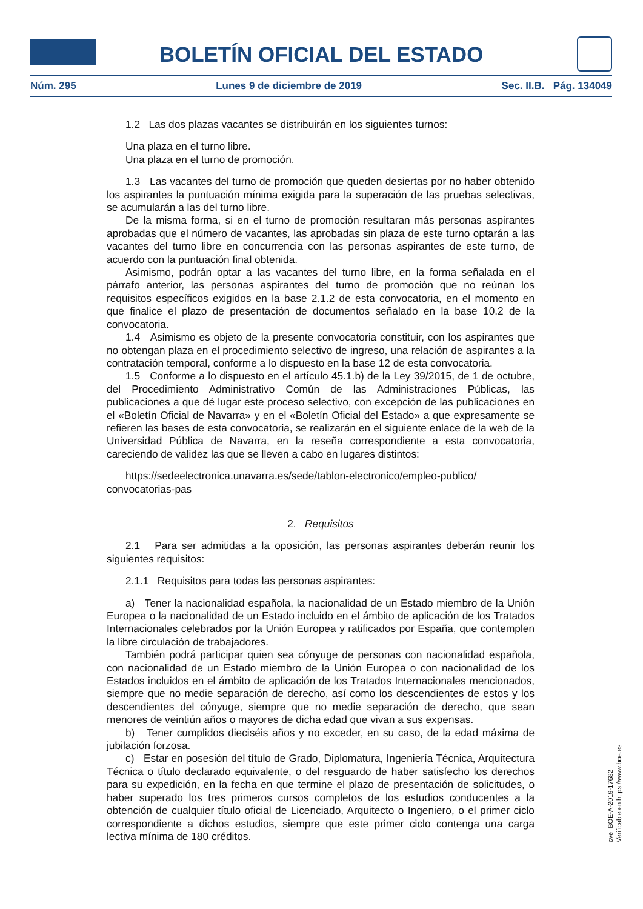BOLETÍN OFICIAL DEL ESTADO
Núm. 295 Lunes 9 de diciembre de 2019 Sec. II.B. Pág. 134049
1.2 Las dos plazas vacantes se distribuirán en los siguientes turnos:
Una plaza en el turno libre.
Una plaza en el turno de promoción.
1.3 Las vacantes del turno de promoción que queden desiertas por no haber obtenido los aspirantes la puntuación mínima exigida para la superación de las pruebas selectivas, se acumularán a las del turno libre.
De la misma forma, si en el turno de promoción resultaran más personas aspirantes aprobadas que el número de vacantes, las aprobadas sin plaza de este turno optarán a las vacantes del turno libre en concurrencia con las personas aspirantes de este turno, de acuerdo con la puntuación final obtenida.
Asimismo, podrán optar a las vacantes del turno libre, en la forma señalada en el párrafo anterior, las personas aspirantes del turno de promoción que no reúnan los requisitos específicos exigidos en la base 2.1.2 de esta convocatoria, en el momento en que finalice el plazo de presentación de documentos señalado en la base 10.2 de la convocatoria.
1.4 Asimismo es objeto de la presente convocatoria constituir, con los aspirantes que no obtengan plaza en el procedimiento selectivo de ingreso, una relación de aspirantes a la contratación temporal, conforme a lo dispuesto en la base 12 de esta convocatoria.
1.5 Conforme a lo dispuesto en el artículo 45.1.b) de la Ley 39/2015, de 1 de octubre, del Procedimiento Administrativo Común de las Administraciones Públicas, las publicaciones a que dé lugar este proceso selectivo, con excepción de las publicaciones en el «Boletín Oficial de Navarra» y en el «Boletín Oficial del Estado» a que expresamente se refieren las bases de esta convocatoria, se realizarán en el siguiente enlace de la web de la Universidad Pública de Navarra, en la reseña correspondiente a esta convocatoria, careciendo de validez las que se lleven a cabo en lugares distintos:
https://sedeelectronica.unavarra.es/sede/tablon-electronico/empleo-publico/ convocatorias-pas
2. Requisitos
2.1 Para ser admitidas a la oposición, las personas aspirantes deberán reunir los siguientes requisitos:
2.1.1 Requisitos para todas las personas aspirantes:
a) Tener la nacionalidad española, la nacionalidad de un Estado miembro de la Unión Europea o la nacionalidad de un Estado incluido en el ámbito de aplicación de los Tratados Internacionales celebrados por la Unión Europea y ratificados por España, que contemplen la libre circulación de trabajadores.
También podrá participar quien sea cónyuge de personas con nacionalidad española, con nacionalidad de un Estado miembro de la Unión Europea o con nacionalidad de los Estados incluidos en el ámbito de aplicación de los Tratados Internacionales mencionados, siempre que no medie separación de derecho, así como los descendientes de estos y los descendientes del cónyuge, siempre que no medie separación de derecho, que sean menores de veintiún años o mayores de dicha edad que vivan a sus expensas.
b) Tener cumplidos dieciséis años y no exceder, en su caso, de la edad máxima de jubilación forzosa.
c) Estar en posesión del título de Grado, Diplomatura, Ingeniería Técnica, Arquitectura Técnica o título declarado equivalente, o del resguardo de haber satisfecho los derechos para su expedición, en la fecha en que termine el plazo de presentación de solicitudes, o haber superado los tres primeros cursos completos de los estudios conducentes a la obtención de cualquier título oficial de Licenciado, Arquitecto o Ingeniero, o el primer ciclo correspondiente a dichos estudios, siempre que este primer ciclo contenga una carga lectiva mínima de 180 créditos.
cve: BOE-A-2019-17682
Verificable en https://www.boe.es